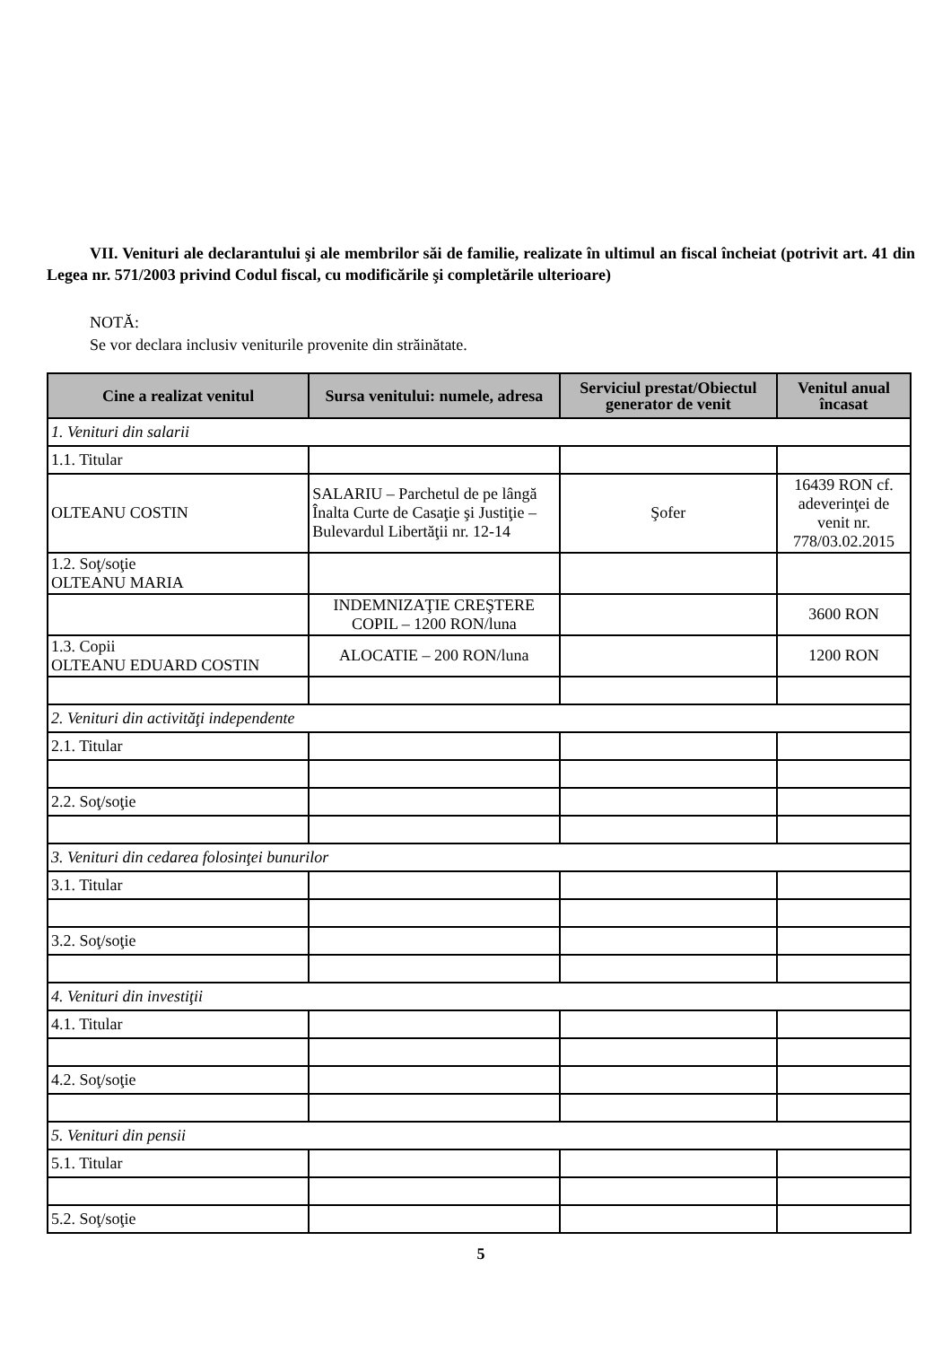VII. Venituri ale declarantului şi ale membrilor săi de familie, realizate în ultimul an fiscal încheiat (potrivit art. 41 din Legea nr. 571/2003 privind Codul fiscal, cu modificările şi completările ulterioare)
NOTĂ:
Se vor declara inclusiv veniturile provenite din străinătate.
| Cine a realizat venitul | Sursa venitului: numele, adresa | Serviciul prestat/Obiectul generator de venit | Venitul anual încasat |
| --- | --- | --- | --- |
| 1. Venituri din salarii | | | |
| 1.1. Titular | | | |
| OLTEANU COSTIN | SALARIU – Parchetul de pe lângă Înalta Curte de Casaţie şi Justiţie – Bulevardul Libertăţii nr. 12-14 | Şofer | 16439 RON cf. adeverinţei de venit nr. 778/03.02.2015 |
| 1.2. Soţ/soţie OLTEANU MARIA | | | |
| | INDEMNIZAŢIE CREŞTERE COPIL – 1200 RON/luna | | 3600 RON |
| 1.3. Copii OLTEANU EDUARD COSTIN | ALOCATIE – 200 RON/luna | | 1200 RON |
| 2. Venituri din activităţi independente | | | |
| 2.1. Titular | | | |
| 2.2. Soţ/soţie | | | |
| 3. Venituri din cedarea folosinţei bunurilor | | | |
| 3.1. Titular | | | |
| 3.2. Soţ/soţie | | | |
| 4. Venituri din investiţii | | | |
| 4.1. Titular | | | |
| 4.2. Soţ/soţie | | | |
| 5. Venituri din pensii | | | |
| 5.1. Titular | | | |
| 5.2. Soţ/soţie | | | |
5